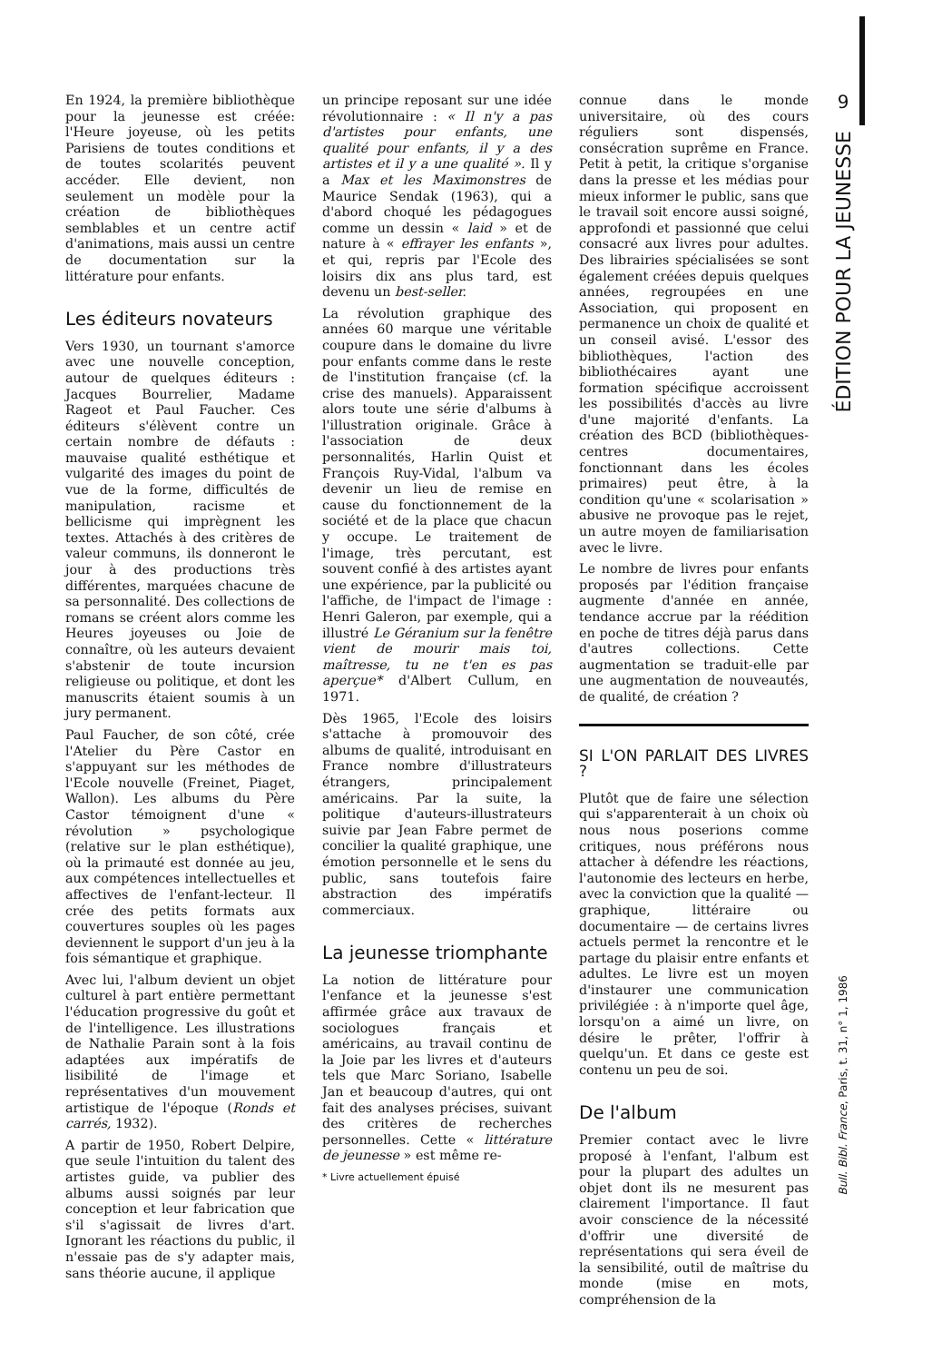En 1924, la première bibliothèque pour la jeunesse est créée: l'Heure joyeuse, où les petits Parisiens de toutes conditions et de toutes scolarités peuvent accéder. Elle devient, non seulement un modèle pour la création de bibliothèques semblables et un centre actif d'animations, mais aussi un centre de documentation sur la littérature pour enfants.
Les éditeurs novateurs
Vers 1930, un tournant s'amorce avec une nouvelle conception, autour de quelques éditeurs : Jacques Bourrelier, Madame Rageot et Paul Faucher. Ces éditeurs s'élèvent contre un certain nombre de défauts : mauvaise qualité esthétique et vulgarité des images du point de vue de la forme, difficultés de manipulation, racisme et bellicisme qui imprègnent les textes. Attachés à des critères de valeur communs, ils donneront le jour à des productions très différentes, marquées chacune de sa personnalité. Des collections de romans se créent alors comme les Heures joyeuses ou Joie de connaître, où les auteurs devaient s'abstenir de toute incursion religieuse ou politique, et dont les manuscrits étaient soumis à un jury permanent.
Paul Faucher, de son côté, crée l'Atelier du Père Castor en s'appuyant sur les méthodes de l'Ecole nouvelle (Freinet, Piaget, Wallon). Les albums du Père Castor témoignent d'une « révolution » psychologique (relative sur le plan esthétique), où la primauté est donnée au jeu, aux compétences intellectuelles et affectives de l'enfant-lecteur. Il crée des petits formats aux couvertures souples où les pages deviennent le support d'un jeu à la fois sémantique et graphique.
Avec lui, l'album devient un objet culturel à part entière permettant l'éducation progressive du goût et de l'intelligence. Les illustrations de Nathalie Parain sont à la fois adaptées aux impératifs de lisibilité de l'image et représentatives d'un mouvement artistique de l'époque (Ronds et carrés, 1932).
A partir de 1950, Robert Delpire, que seule l'intuition du talent des artistes guide, va publier des albums aussi soignés par leur conception et leur fabrication que s'il s'agissait de livres d'art. Ignorant les réactions du public, il n'essaie pas de s'y adapter mais, sans théorie aucune, il applique
un principe reposant sur une idée révolutionnaire : « Il n'y a pas d'artistes pour enfants, une qualité pour enfants, il y a des artistes et il y a une qualité ». Il y a Max et les Maximonstres de Maurice Sendak (1963), qui a d'abord choqué les pédagogues comme un dessin « laid » et de nature à « effrayer les enfants », et qui, repris par l'Ecole des loisirs dix ans plus tard, est devenu un best-seller.
La révolution graphique des années 60 marque une véritable coupure dans le domaine du livre pour enfants comme dans le reste de l'institution française (cf. la crise des manuels). Apparaissent alors toute une série d'albums à l'illustration originale. Grâce à l'association de deux personnalités, Harlin Quist et François Ruy-Vidal, l'album va devenir un lieu de remise en cause du fonctionnement de la société et de la place que chacun y occupe. Le traitement de l'image, très percutant, est souvent confié à des artistes ayant une expérience, par la publicité ou l'affiche, de l'impact de l'image : Henri Galeron, par exemple, qui a illustré Le Géranium sur la fenêtre vient de mourir mais toi, maîtresse, tu ne t'en es pas aperçue* d'Albert Cullum, en 1971.
Dès 1965, l'Ecole des loisirs s'attache à promouvoir des albums de qualité, introduisant en France nombre d'illustrateurs étrangers, principalement américains. Par la suite, la politique d'auteurs-illustrateurs suivie par Jean Fabre permet de concilier la qualité graphique, une émotion personnelle et le sens du public, sans toutefois faire abstraction des impératifs commerciaux.
La jeunesse triomphante
La notion de littérature pour l'enfance et la jeunesse s'est affirmée grâce aux travaux de sociologues français et américains, au travail continu de la Joie par les livres et d'auteurs tels que Marc Soriano, Isabelle Jan et beaucoup d'autres, qui ont fait des analyses précises, suivant des critères de recherches personnelles. Cette « littérature de jeunesse » est même re-
* Livre actuellement épuisé
connue dans le monde universitaire, où des cours réguliers sont dispensés, consécration suprême en France. Petit à petit, la critique s'organise dans la presse et les médias pour mieux informer le public, sans que le travail soit encore aussi soigné, approfondi et passionné que celui consacré aux livres pour adultes. Des librairies spécialisées se sont également créées depuis quelques années, regroupées en une Association, qui proposent en permanence un choix de qualité et un conseil avisé. L'essor des bibliothèques, l'action des bibliothécaires ayant une formation spécifique accroissent les possibilités d'accès au livre d'une majorité d'enfants. La création des BCD (bibliothèques-centres documentaires, fonctionnant dans les écoles primaires) peut être, à la condition qu'une « scolarisation » abusive ne provoque pas le rejet, un autre moyen de familiarisation avec le livre.
Le nombre de livres pour enfants proposés par l'édition française augmente d'année en année, tendance accrue par la réédition en poche de titres déjà parus dans d'autres collections. Cette augmentation se traduit-elle par une augmentation de nouveautés, de qualité, de création ?
SI L'ON PARLAIT DES LIVRES ?
Plutôt que de faire une sélection qui s'apparenterait à un choix où nous nous poserions comme critiques, nous préférons nous attacher à défendre les réactions, l'autonomie des lecteurs en herbe, avec la conviction que la qualité — graphique, littéraire ou documentaire — de certains livres actuels permet la rencontre et le partage du plaisir entre enfants et adultes. Le livre est un moyen d'instaurer une communication privilégiée : à n'importe quel âge, lorsqu'on a aimé un livre, on désire le prêter, l'offrir à quelqu'un. Et dans ce geste est contenu un peu de soi.
De l'album
Premier contact avec le livre proposé à l'enfant, l'album est pour la plupart des adultes un objet dont ils ne mesurent pas clairement l'importance. Il faut avoir conscience de la nécessité d'offrir une diversité de représentations qui sera éveil de la sensibilité, outil de maîtrise du monde (mise en mots, compréhension de la
9
ÉDITION POUR LA JEUNESSE
Bull. Bibl. France, Paris, t. 31, n° 1, 1986